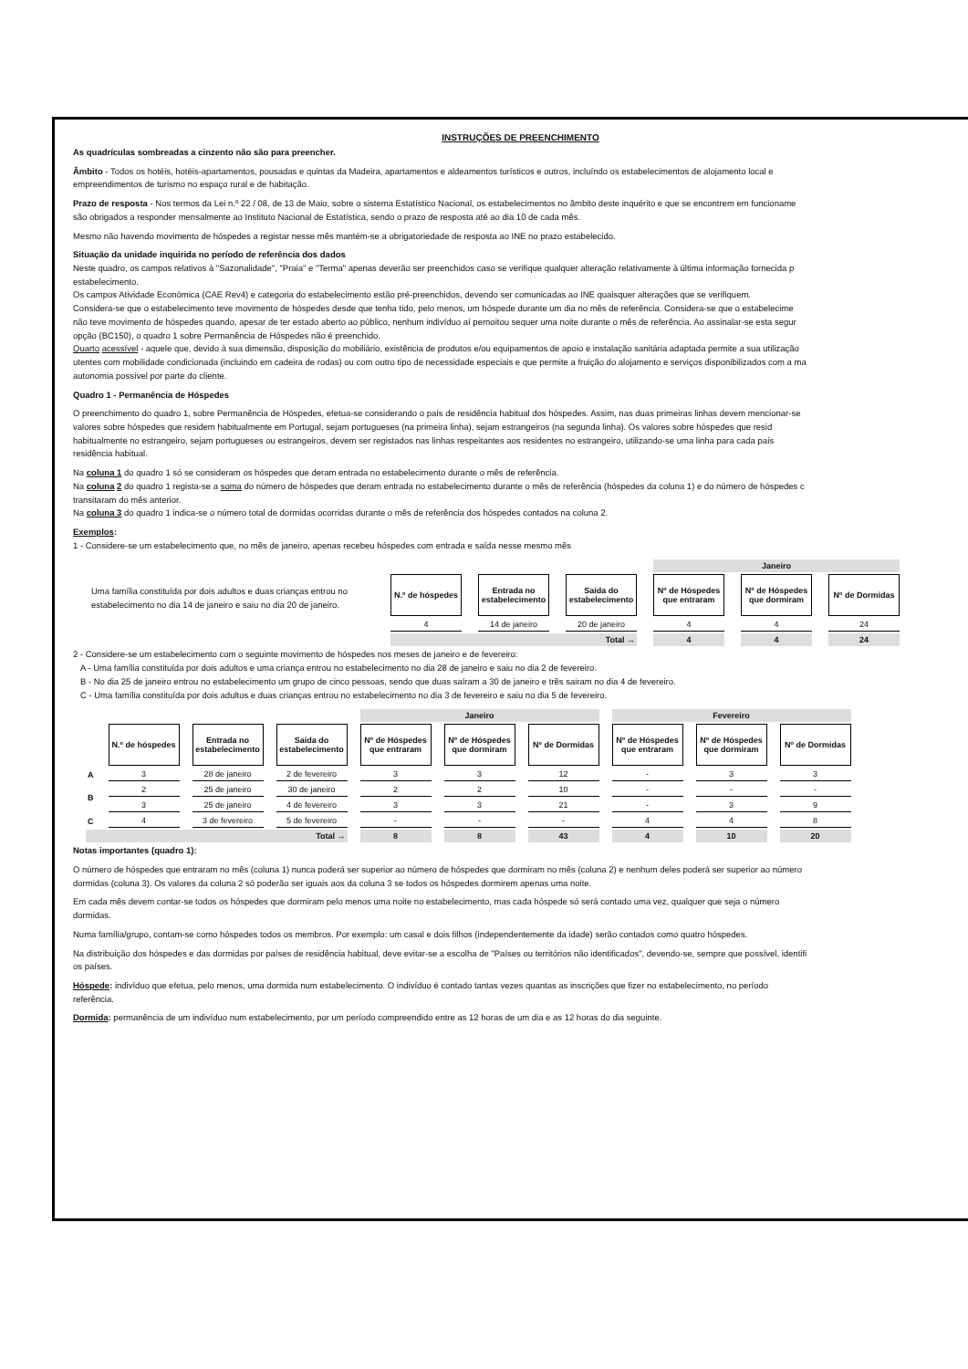INSTRUÇÕES DE PREENCHIMENTO
As quadrículas sombreadas a cinzento não são para preencher.
Âmbito - Todos os hotéis, hotéis-apartamentos, pousadas e quintas da Madeira, apartamentos e aldeamentos turísticos e outros, incluíndo os estabelecimentos de alojamento local e
empreendimentos de turismo no espaço rural e de habitação.
Prazo de resposta - Nos termos da Lei n.º 22 / 08, de 13 de Maio, sobre o sistema Estatístico Nacional, os estabelecimentos no âmbito deste inquérito e que se encontrem em funcioname
são obrigados a responder mensalmente ao Instituto Nacional de Estatística, sendo o prazo de resposta até ao dia 10 de cada mês.
Mesmo não havendo movimento de hóspedes a registar nesse mês mantém-se a obrigatoriedade de resposta ao INE no prazo estabelecido.
Situação da unidade inquirida no período de referência dos dados
Neste quadro, os campos relativos à "Sazonalidade", "Praia" e "Terma" apenas deverão ser preenchidos caso se verifique qualquer alteração relativamente à última informação fornecida p
estabelecimento.
Os campos Atividade Económica (CAE Rev4) e categoria do estabelecimento estão pré-preenchidos, devendo ser comunicadas ao INE quaisquer alterações que se verifiquem.
Considera-se que o estabelecimento teve movimento de hóspedes desde que tenha tido, pelo menos, um hóspede durante um dia no mês de referência. Considera-se que o estabelecime
não teve movimento de hóspedes quando, apesar de ter estado aberto ao público, nenhum indivíduo aí pernoitou sequer uma noite durante o mês de referência. Ao assinalar-se esta segur
opção (BC150), o quadro 1 sobre Permanência de Hóspedes não é preenchido.
Quarto acessível - aquele que, devido à sua dimensão, disposição do mobiliário, existência de produtos e/ou equipamentos de apoio e instalação sanitária adaptada permite a sua utilização
utentes com mobilidade condicionada (incluindo em cadeira de rodas) ou com outro tipo de necessidade especiais e que permite a fruição do alojamento e serviços disponibilizados com a ma
autonomia possível por parte do cliente.
Quadro 1 - Permanência de Hóspedes
O preenchimento do quadro 1, sobre Permanência de Hóspedes, efetua-se considerando o país de residência habitual dos hóspedes. Assim, nas duas primeiras linhas devem mencionar-se
valores sobre hóspedes que residem habitualmente em Portugal, sejam portugueses (na primeira linha), sejam estrangeiros (na segunda linha). Os valores sobre hóspedes que resid
habitualmente no estrangeiro, sejam portugueses ou estrangeiros, devem ser registados nas linhas respeitantes aos residentes no estrangeiro, utilizando-se uma linha para cada país
residência habitual.
Na coluna 1 do quadro 1 só se consideram os hóspedes que deram entrada no estabelecimento durante o mês de referência.
Na coluna 2 do quadro 1 regista-se a soma do número de hóspedes que deram entrada no estabelecimento durante o mês de referência (hóspedes da coluna 1) e do número de hóspedes c
transitaram do mês anterior.
Na coluna 3 do quadro 1 indica-se o número total de dormidas ocorridas durante o mês de referência dos hóspedes contados na coluna 2.
Exemplos:
1 - Considere-se um estabelecimento que, no mês de janeiro, apenas recebeu hóspedes com entrada e saída nesse mesmo mês
Uma família constituída por dois adultos e duas crianças entrou no estabelecimento no dia 14 de janeiro e saiu no dia 20 de janeiro.
| | | | Janeiro | | |
| N.º de hóspedes | Entrada no estabelecimento | Saída do estabelecimento | Nº de Hóspedes que entraram | Nº de Hóspedes que dormiram | Nº de Dormidas |
| 4 | 14 de janeiro | 20 de janeiro | 4 | 4 | 24 |
| Total → | | | 4 | 4 | 24 |
2 - Considere-se um estabelecimento com o seguinte movimento de hóspedes nos meses de janeiro e de fevereiro:
A - Uma família constituída por dois adultos e uma criança entrou no estabelecimento no dia 28 de janeiro e saiu no dia 2 de fevereiro.
B - No dia 25 de janeiro entrou no estabelecimento um grupo de cinco pessoas, sendo que duas saíram a 30 de janeiro e três sairam no dia 4 de fevereiro.
C - Uma família constituída por dois adultos e duas crianças entrou no estabelecimento no dia 3 de fevereiro e saiu no dia 5 de fevereiro.
| | | | | Janeiro | | | Fevereiro | | |
| | N.º de hóspedes | Entrada no estabelecimento | Saída do estabelecimento | Nº de Hóspedes que entraram | Nº de Hóspedes que dormiram | Nº de Dormidas | Nº de Hóspedes que entraram | Nº de Hóspedes que dormiram | Nº de Dormidas |
| A | 3 | 28 de janeiro | 2 de fevereiro | 3 | 3 | 12 | - | 3 | 3 |
| B | 2 | 25 de janeiro | 30 de janeiro | 2 | 2 | 10 | - | - | - |
| | 3 | 25 de janeiro | 4 de fevereiro | 3 | 3 | 21 | - | 3 | 9 |
| C | 4 | 3 de fevereiro | 5 de fevereiro | - | - | - | 4 | 4 | 8 |
| Total → | | | | 8 | 8 | 43 | 4 | 10 | 20 |
Notas importantes (quadro 1):
O número de hóspedes que entraram no mês (coluna 1) nunca poderá ser superior ao número de hóspedes que dormiram no mês (coluna 2) e nenhum deles poderá ser superior ao número
dormidas (coluna 3). Os valores da coluna 2 só poderão ser iguais aos da coluna 3 se todos os hóspedes dormirem apenas uma noite.
Em cada mês devem contar-se todos os hóspedes que dormiram pelo menos uma noite no estabelecimento, mas cada hóspede só será contado uma vez, qualquer que seja o número
dormidas.
Numa família/grupo, contam-se como hóspedes todos os membros. Por exemplo: um casal e dois filhos (independentemente da idade) serão contados como quatro hóspedes.
Na distribuição dos hóspedes e das dormidas por países de residência habitual, deve evitar-se a escolha de "Países ou territórios não identificados", devendo-se, sempre que possível, identifi
os países.
Hóspede: indivíduo que efetua, pelo menos, uma dormida num estabelecimento. O indivíduo é contado tantas vezes quantas as inscrições que fizer no estabelecimento, no período
referência.
Dormida: permanência de um indivíduo num estabelecimento, por um período compreendido entre as 12 horas de um dia e as 12 horas do dia seguinte.